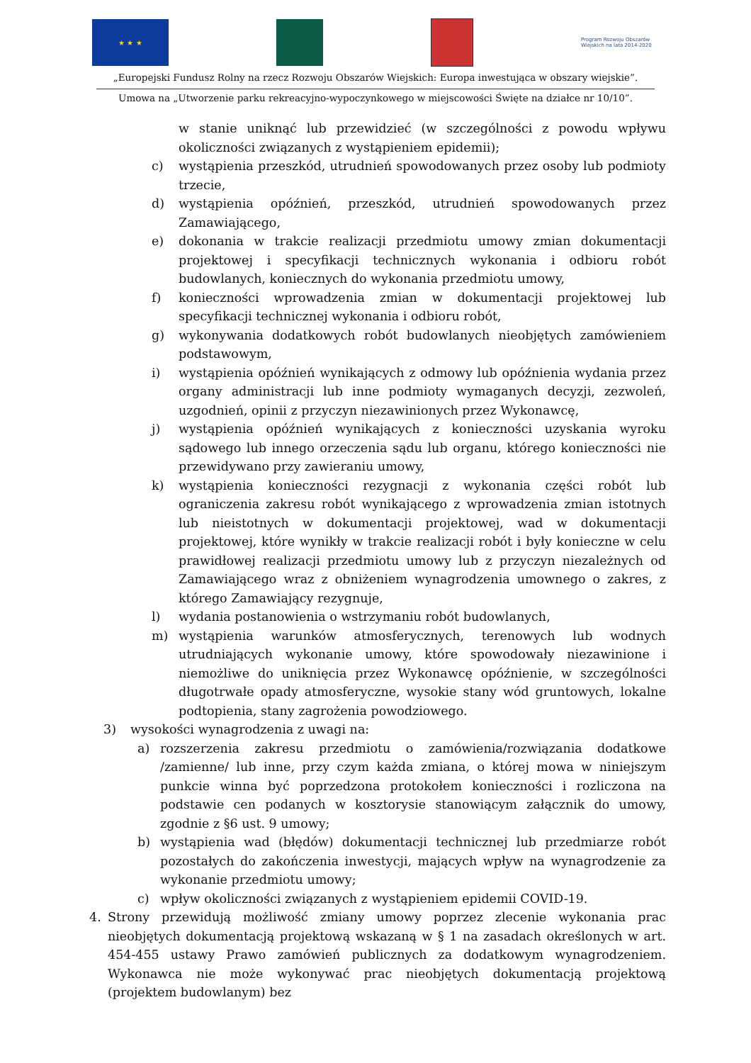★ ★ ★
Program Rozwoju Obszarów Wiejskich na lata 2014-2020
„Europejski Fundusz Rolny na rzecz Rozwoju Obszarów Wiejskich: Europa inwestująca w obszary wiejskie”.
Umowa na „Utworzenie parku rekreacyjno-wypoczynkowego w miejscowości Święte na działce nr 10/10”.
w stanie uniknąć lub przewidzieć (w szczególności z powodu wpływu okoliczności związanych z wystąpieniem epidemii);
c) wystąpienia przeszkód, utrudnień spowodowanych przez osoby lub podmioty trzecie,
d) wystąpienia opóźnień, przeszkód, utrudnień spowodowanych przez Zamawiającego,
e) dokonania w trakcie realizacji przedmiotu umowy zmian dokumentacji projektowej i specyfikacji technicznych wykonania i odbioru robót budowlanych, koniecznych do wykonania przedmiotu umowy,
f) konieczności wprowadzenia zmian w dokumentacji projektowej lub specyfikacji technicznej wykonania i odbioru robót,
g) wykonywania dodatkowych robót budowlanych nieobjętych zamówieniem podstawowym,
i) wystąpienia opóźnień wynikających z odmowy lub opóźnienia wydania przez organy administracji lub inne podmioty wymaganych decyzji, zezwoleń, uzgodnień, opinii z przyczyn niezawinionych przez Wykonawcę,
j) wystąpienia opóźnień wynikających z konieczności uzyskania wyroku sądowego lub innego orzeczenia sądu lub organu, którego konieczności nie przewidywano przy zawieraniu umowy,
k) wystąpienia konieczności rezygnacji z wykonania części robót lub ograniczenia zakresu robót wynikającego z wprowadzenia zmian istotnych lub nieistotnych w dokumentacji projektowej, wad w dokumentacji projektowej, które wynikły w trakcie realizacji robót i były konieczne w celu prawidłowej realizacji przedmiotu umowy lub z przyczyn niezależnych od Zamawiającego wraz z obniżeniem wynagrodzenia umownego o zakres, z którego Zamawiający rezygnuje,
l) wydania postanowienia o wstrzymaniu robót budowlanych,
m) wystąpienia warunków atmosferycznych, terenowych lub wodnych utrudniających wykonanie umowy, które spowodowały niezawinione i niemożliwe do uniknięcia przez Wykonawcę opóźnienie, w szczególności długotrwałe opady atmosferyczne, wysokie stany wód gruntowych, lokalne podtopienia, stany zagrożenia powodziowego.
3) wysokości wynagrodzenia z uwagi na:
a) rozszerzenia zakresu przedmiotu o zamówienia/rozwiązania dodatkowe /zamienne/ lub inne, przy czym każda zmiana, o której mowa w niniejszym punkcie winna być poprzedzona protokołem konieczności i rozliczona na podstawie cen podanych w kosztorysie stanowiącym załącznik do umowy, zgodnie z §6 ust. 9 umowy;
b) wystąpienia wad (błędów) dokumentacji technicznej lub przedmiarze robót pozostałych do zakończenia inwestycji, mających wpływ na wynagrodzenie za wykonanie przedmiotu umowy;
c) wpływ okoliczności związanych z wystąpieniem epidemii COVID-19.
4. Strony przewidują możliwość zmiany umowy poprzez zlecenie wykonania prac nieobjętych dokumentacją projektową wskazaną w § 1 na zasadach określonych w art. 454-455 ustawy Prawo zamówień publicznych za dodatkowym wynagrodzeniem. Wykonawca nie może wykonywać prac nieobjętych dokumentacją projektową (projektem budowlanym) bez